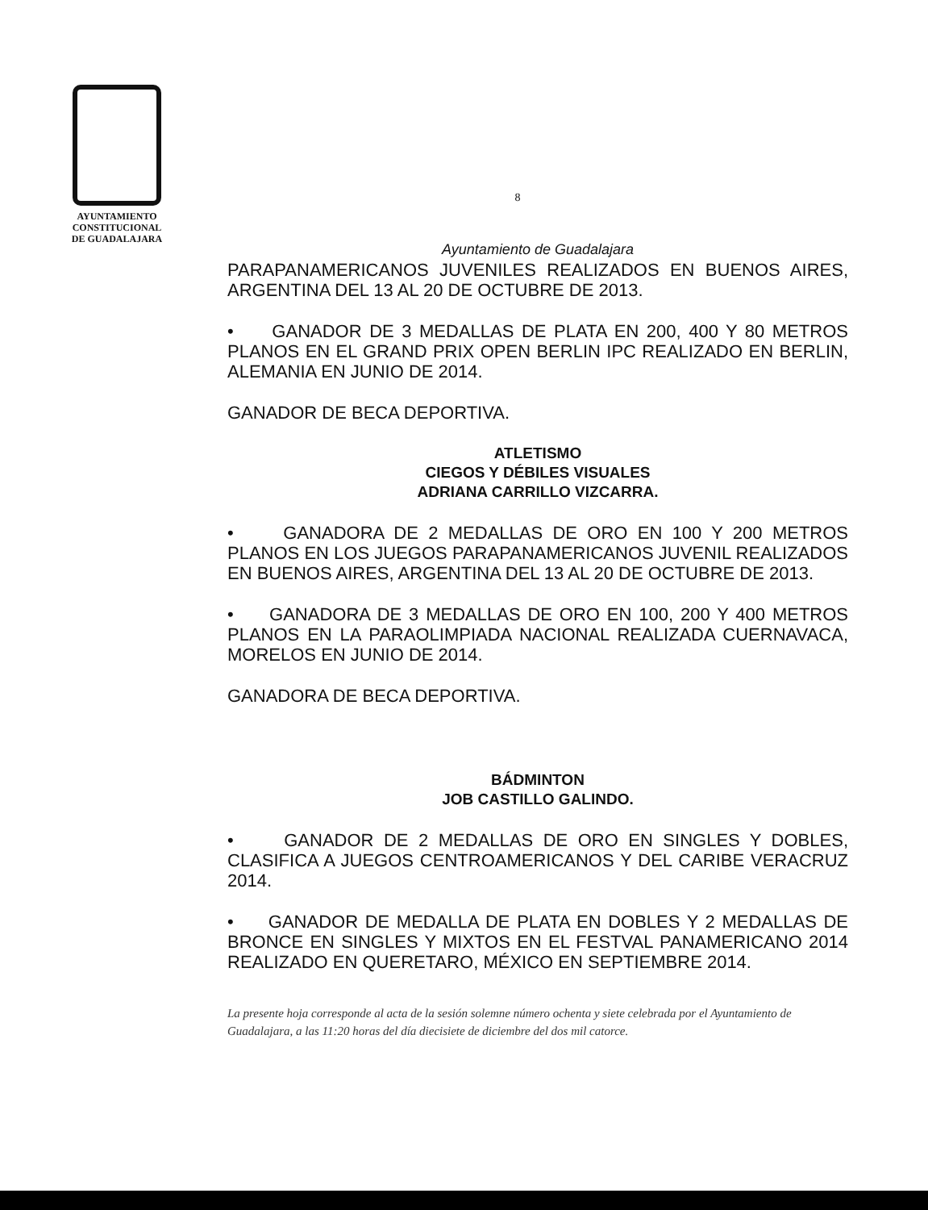AYUNTAMIENTO
CONSTITUCIONAL
DE GUADALAJARA
8
Ayuntamiento de Guadalajara
PARAPANAMERICANOS JUVENILES REALIZADOS EN BUENOS AIRES, ARGENTINA DEL 13 AL 20 DE OCTUBRE DE 2013.
• GANADOR DE 3 MEDALLAS DE PLATA EN 200, 400 Y 80 METROS PLANOS EN EL GRAND PRIX OPEN BERLIN IPC REALIZADO EN BERLIN, ALEMANIA EN JUNIO DE 2014.
GANADOR DE BECA DEPORTIVA.
ATLETISMO
CIEGOS Y DÉBILES VISUALES
ADRIANA CARRILLO VIZCARRA.
• GANADORA DE 2 MEDALLAS DE ORO EN 100 Y 200 METROS PLANOS EN LOS JUEGOS PARAPANAMERICANOS JUVENIL REALIZADOS EN BUENOS AIRES, ARGENTINA DEL 13 AL 20 DE OCTUBRE DE 2013.
• GANADORA DE 3 MEDALLAS DE ORO EN 100, 200 Y 400 METROS PLANOS EN LA PARAOLIMPIADA NACIONAL REALIZADA CUERNAVACA, MORELOS EN JUNIO DE 2014.
GANADORA DE BECA DEPORTIVA.
BÁDMINTON
JOB CASTILLO GALINDO.
• GANADOR DE 2 MEDALLAS DE ORO EN SINGLES Y DOBLES, CLASIFICA A JUEGOS CENTROAMERICANOS Y DEL CARIBE VERACRUZ 2014.
• GANADOR DE MEDALLA DE PLATA EN DOBLES Y 2 MEDALLAS DE BRONCE EN SINGLES Y MIXTOS EN EL FESTVAL PANAMERICANO 2014 REALIZADO EN QUERETARO, MÉXICO EN SEPTIEMBRE 2014.
La presente hoja corresponde al acta de la sesión solemne número ochenta y siete celebrada por el Ayuntamiento de Guadalajara, a las 11:20 horas del día diecisiete de diciembre del dos mil catorce.